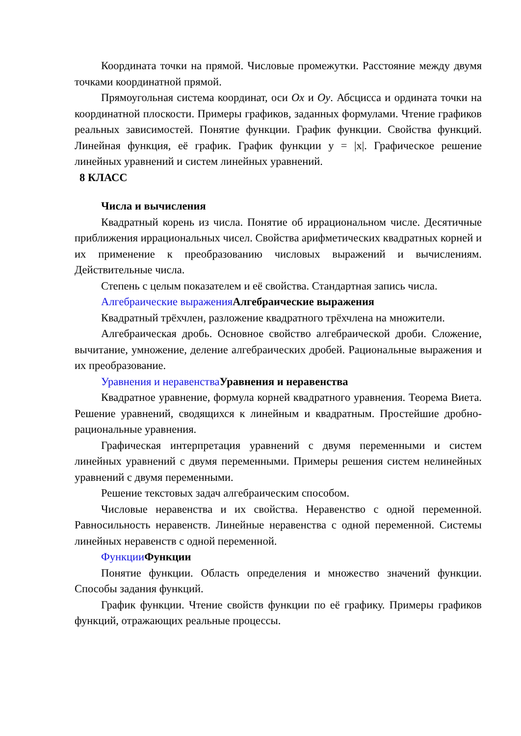Координата точки на прямой. Числовые промежутки. Расстояние между двумя точками координатной прямой.
Прямоугольная система координат, оси Ox и Oy. Абсцисса и ордината точки на координатной плоскости. Примеры графиков, заданных формулами. Чтение графиков реальных зависимостей. Понятие функции. График функции. Свойства функций. Линейная функция, её график. График функции y = |x|. Графическое решение линейных уравнений и систем линейных уравнений.
8 КЛАСС
Числа и вычисления
Квадратный корень из числа. Понятие об иррациональном числе. Десятичные приближения иррациональных чисел. Свойства арифметических квадратных корней и их применение к преобразованию числовых выражений и вычислениям. Действительные числа.
Степень с целым показателем и её свойства. Стандартная запись числа.
Алгебраические выражения Алгебраические выражения
Квадратный трёхчлен, разложение квадратного трёхчлена на множители.
Алгебраическая дробь. Основное свойство алгебраической дроби. Сложение, вычитание, умножение, деление алгебраических дробей. Рациональные выражения и их преобразование.
Уравнения и неравенства Уравнения и неравенства
Квадратное уравнение, формула корней квадратного уравнения. Теорема Виета. Решение уравнений, сводящихся к линейным и квадратным. Простейшие дробно-рациональные уравнения.
Графическая интерпретация уравнений с двумя переменными и систем линейных уравнений с двумя переменными. Примеры решения систем нелинейных уравнений с двумя переменными.
Решение текстовых задач алгебраическим способом.
Числовые неравенства и их свойства. Неравенство с одной переменной. Равносильность неравенств. Линейные неравенства с одной переменной. Системы линейных неравенств с одной переменной.
Функции Функции
Понятие функции. Область определения и множество значений функции. Способы задания функций.
График функции. Чтение свойств функции по её графику. Примеры графиков функций, отражающих реальные процессы.